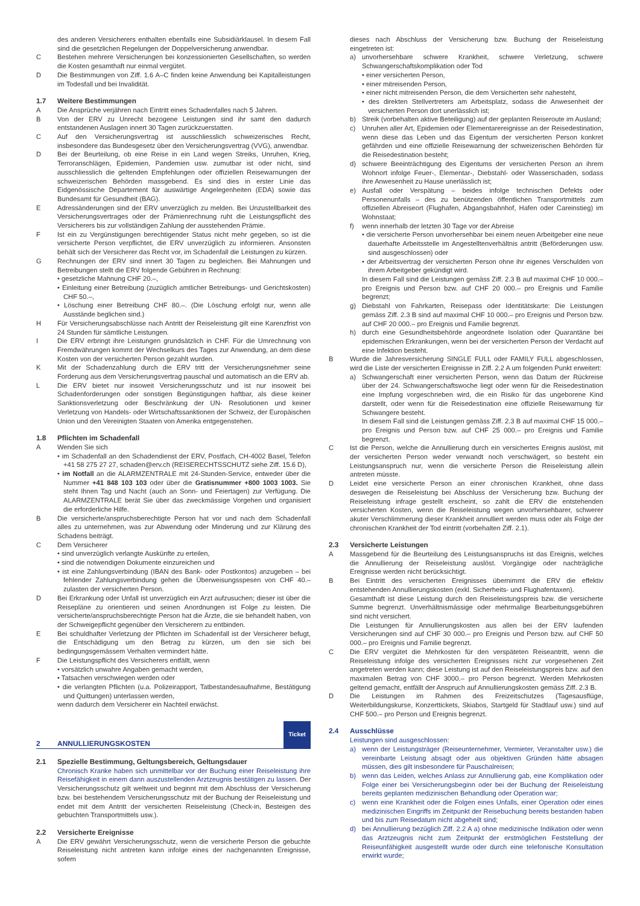des anderen Versicherers enthalten ebenfalls eine Subsidiärklausel. In diesem Fall sind die gesetzlichen Regelungen der Doppelversicherung anwendbar.
C Bestehen mehrere Versicherungen bei konzessionierten Gesellschaften, so werden die Kosten gesamthaft nur einmal vergütet.
D Die Bestimmungen von Ziff. 1.6 A–C finden keine Anwendung bei Kapitalleistungen im Todesfall und bei Invalidität.
1.7 Weitere Bestimmungen
A Die Ansprüche verjähren nach Eintritt eines Schadenfalles nach 5 Jahren.
B Von der ERV zu Unrecht bezogene Leistungen sind ihr samt den dadurch entstandenen Auslagen innert 30 Tagen zurückzuerstatten.
C Auf den Versicherungsvertrag ist ausschliesslich schweizerisches Recht, insbesondere das Bundesgesetz über den Versicherungsvertrag (VVG), anwendbar.
D Bei der Beurteilung, ob eine Reise in ein Land wegen Streiks, Unruhen, Krieg, Terroranschlägen, Epidemien, Pandemien usw. zumutbar ist oder nicht, sind ausschliesslich die geltenden Empfehlungen oder offiziellen Reisewarnungen der schweizerischen Behörden massgebend. Es sind dies in erster Linie das Eidgenössische Departement für auswärtige Angelegenheiten (EDA) sowie das Bundesamt für Gesundheit (BAG).
E Adressänderungen sind der ERV unverzüglich zu melden. Bei Unzustellbarkeit des Versicherungsvertrages oder der Prämienrechnung ruht die Leistungspflicht des Versicherers bis zur vollständigen Zahlung der ausstehenden Prämie.
F Ist ein zu Vergünstigungen berechtigender Status nicht mehr gegeben, so ist die versicherte Person verpflichtet, die ERV unverzüglich zu informieren. Ansonsten behält sich der Versicherer das Recht vor, im Schadenfall die Leistungen zu kürzen.
G Rechnungen der ERV sind innert 30 Tagen zu begleichen. Bei Mahnungen und Betreibungen stellt die ERV folgende Gebühren in Rechnung:
• gesetzliche Mahnung CHF 20.–,
• Einleitung einer Betreibung (zuzüglich amtlicher Betreibungs- und Gerichtskosten) CHF 50.–,
• Löschung einer Betreibung CHF 80.–. (Die Löschung erfolgt nur, wenn alle Ausstände beglichen sind.)
H Für Versicherungsabschlüsse nach Antritt der Reiseleistung gilt eine Karenzfrist von 24 Stunden für sämtliche Leistungen.
I Die ERV erbringt ihre Leistungen grundsätzlich in CHF. Für die Umrechnung von Fremdwährungen kommt der Wechselkurs des Tages zur Anwendung, an dem diese Kosten von der versicherten Person gezahlt wurden.
K Mit der Schadenzahlung durch die ERV tritt der Versicherungsnehmer seine Forderung aus dem Versicherungsvertrag pauschal und automatisch an die ERV ab.
L Die ERV bietet nur insoweit Versicherungsschutz und ist nur insoweit bei Schadenforderungen oder sonstigen Begünstigungen haftbar, als diese keiner Sanktionsverletzung oder Beschränkung der UN- Resolutionen und keiner Verletzung von Handels- oder Wirtschaftssanktionen der Schweiz, der Europäischen Union und den Vereinigten Staaten von Amerika entgegenstehen.
1.8 Pflichten im Schadenfall
A Wenden Sie sich
• im Schadenfall an den Schadendienst der ERV, Postfach, CH-4002 Basel, Telefon +41 58 275 27 27, schaden@erv.ch (REISERECHTSSCHUTZ siehe Ziff. 15.6 D),
• im Notfall an die ALARMZENTRALE mit 24-Stunden-Service, entweder über die Nummer +41 848 103 103 oder über die Gratisnummer +800 1003 1003. Sie steht Ihnen Tag und Nacht (auch an Sonn- und Feiertagen) zur Verfügung. Die ALARMZENTRALE berät Sie über das zweckmässige Vorgehen und organisiert die erforderliche Hilfe.
B Die versicherte/anspruchsberechtigte Person hat vor und nach dem Schadenfall alles zu unternehmen, was zur Abwendung oder Minderung und zur Klärung des Schadens beiträgt.
C Dem Versicherer
• sind unverzüglich verlangte Auskünfte zu erteilen,
• sind die notwendigen Dokumente einzureichen und
• ist eine Zahlungsverbindung (IBAN des Bank- oder Postkontos) anzugeben – bei fehlender Zahlungsverbindung gehen die Überweisungsspesen von CHF 40.– zulasten der versicherten Person.
D Bei Erkrankung oder Unfall ist unverzüglich ein Arzt aufzusuchen; dieser ist über die Reisepläne zu orientieren und seinen Anordnungen ist Folge zu leisten. Die versicherte/anspruchsberechtigte Person hat die Ärzte, die sie behandelt haben, von der Schweigepflicht gegenüber den Versicherern zu entbinden.
E Bei schuldhafter Verletzung der Pflichten im Schadenfall ist der Versicherer befugt, die Entschädigung um den Betrag zu kürzen, um den sie sich bei bedingungsgemässem Verhalten vermindert hätte.
F Die Leistungspflicht des Versicherers entfällt, wenn
• vorsätzlich unwahre Angaben gemacht werden,
• Tatsachen verschwiegen werden oder
• die verlangten Pflichten (u.a. Polizeirapport, Tatbestandesaufnahme, Bestätigung und Quittungen) unterlassen werden,
wenn dadurch dem Versicherer ein Nachteil erwächst.
2 ANNULLIERUNGSKOSTEN
Ticket
2.1 Spezielle Bestimmung, Geltungsbereich, Geltungsdauer
Chronisch Kranke haben sich unmittelbar vor der Buchung einer Reiseleistung ihre Reisefähigkeit in einem dann auszustellenden Arztzeugnis bestätigen zu lassen. Der Versicherungsschutz gilt weltweit und beginnt mit dem Abschluss der Versicherung bzw. bei bestehendem Versicherungsschutz mit der Buchung der Reiseleistung und endet mit dem Antritt der versicherten Reiseleistung (Check-in, Besteigen des gebuchten Transportmittels usw.).
2.2 Versicherte Ereignisse
A Die ERV gewährt Versicherungsschutz, wenn die versicherte Person die gebuchte Reiseleistung nicht antreten kann infolge eines der nachgenannten Ereignisse, sofern
dieses nach Abschluss der Versicherung bzw. Buchung der Reiseleistung eingetreten ist:
a) unvorhersehbare schwere Krankheit, schwere Verletzung, schwere Schwangerschaftskomplikation oder Tod
• einer versicherten Person,
• einer mitreisenden Person,
• einer nicht mitreisenden Person, die dem Versicherten sehr nahesteht,
• des direkten Stellvertreters am Arbeitsplatz, sodass die Anwesenheit der versicherten Person dort unerlässlich ist;
b) Streik (vorbehalten aktive Beteiligung) auf der geplanten Reiseroute im Ausland;
c) Unruhen aller Art, Epidemien oder Elementarereignisse an der Reisedestination, wenn diese das Leben und das Eigentum der versicherten Person konkret gefährden und eine offizielle Reisewarnung der schweizerischen Behörden für die Reisedestination besteht;
d) schwere Beeinträchtigung des Eigentums der versicherten Person an ihrem Wohnort infolge Feuer-, Elementar-, Diebstahl- oder Wasserschaden, sodass ihre Anwesenheit zu Hause unerlässlich ist;
e) Ausfall oder Verspätung – beides infolge technischen Defekts oder Personenunfalls – des zu benützenden öffentlichen Transportmittels zum offiziellen Abreiseort (Flughafen, Abgangsbahnhof, Hafen oder Careinstieg) im Wohnstaat;
f) wenn innerhalb der letzten 30 Tage vor der Abreise
• die versicherte Person unvorhersehbar bei einem neuen Arbeitgeber eine neue dauerhafte Arbeitsstelle im Angestelltenverhältnis antritt (Beförderungen usw. sind ausgeschlossen) oder
• der Arbeitsvertrag der versicherten Person ohne ihr eigenes Verschulden von ihrem Arbeitgeber gekündigt wird.
In diesem Fall sind die Leistungen gemäss Ziff. 2.3 B auf maximal CHF 10 000.– pro Ereignis und Person bzw. auf CHF 20 000.– pro Ereignis und Familie begrenzt;
g) Diebstahl von Fahrkarten, Reisepass oder Identitätskarte: Die Leistungen gemäss Ziff. 2.3 B sind auf maximal CHF 10 000.– pro Ereignis und Person bzw. auf CHF 20 000.– pro Ereignis und Familie begrenzt.
h) durch eine Gesundheitsbehörde angeordnete Isolation oder Quarantäne bei epidemischen Erkrankungen, wenn bei der versicherten Person der Verdacht auf eine Infektion besteht.
B Wurde die Jahresversicherung SINGLE FULL oder FAMILY FULL abgeschlossen, wird die Liste der versicherten Ereignisse in Ziff. 2.2 A um folgenden Punkt erweitert:
a) Schwangerschaft einer versicherten Person, wenn das Datum der Rückreise über der 24. Schwangerschaftswoche liegt oder wenn für die Reisedestination eine Impfung vorgeschrieben wird, die ein Risiko für das ungeborene Kind darstellt, oder wenn für die Reisedestination eine offizielle Reisewarnung für Schwangere besteht.
In diesem Fall sind die Leistungen gemäss Ziff. 2.3 B auf maximal CHF 15 000.– pro Ereignis und Person bzw. auf CHF 25 000.– pro Ereignis und Familie begrenzt.
C Ist die Person, welche die Annullierung durch ein versichertes Ereignis auslöst, mit der versicherten Person weder verwandt noch verschwägert, so besteht ein Leistungsanspruch nur, wenn die versicherte Person die Reiseleistung allein antreten müsste.
D Leidet eine versicherte Person an einer chronischen Krankheit, ohne dass deswegen die Reiseleistung bei Abschluss der Versicherung bzw. Buchung der Reiseleistung infrage gestellt erscheint, so zahlt die ERV die entstehenden versicherten Kosten, wenn die Reiseleistung wegen unvorhersehbarer, schwerer akuter Verschlimmerung dieser Krankheit annulliert werden muss oder als Folge der chronischen Krankheit der Tod eintritt (vorbehalten Ziff. 2.1).
2.3 Versicherte Leistungen
A Massgebend für die Beurteilung des Leistungsanspruchs ist das Ereignis, welches die Annullierung der Reiseleistung auslöst. Vorgängige oder nachträgliche Ereignisse werden nicht berücksichtigt.
B Bei Eintritt des versicherten Ereignisses übernimmt die ERV die effektiv entstehenden Annullierungskosten (exkl. Sicherheits- und Flughafentaxen).
Gesamthaft ist diese Leistung durch den Reiseleistungspreis bzw. die versicherte Summe begrenzt. Unverhältnismässige oder mehrmalige Bearbeitungsgebühren sind nicht versichert.
Die Leistungen für Annullierungskosten aus allen bei der ERV laufenden Versicherungen sind auf CHF 30 000.– pro Ereignis und Person bzw. auf CHF 50 000.– pro Ereignis und Familie begrenzt.
C Die ERV vergütet die Mehrkosten für den verspäteten Reiseantritt, wenn die Reiseleistung infolge des versicherten Ereignisses nicht zur vorgesehenen Zeit angetreten werden kann; diese Leistung ist auf den Reiseleistungspreis bzw. auf den maximalen Betrag von CHF 3000.– pro Person begrenzt. Werden Mehrkosten geltend gemacht, entfällt der Anspruch auf Annullierungskosten gemäss Ziff. 2.3 B.
D Die Leistungen im Rahmen des Freizeitschutzes (Tagesausflüge, Weiterbildungskurse, Konzerttickets, Skiabos, Startgeld für Stadtlauf usw.) sind auf CHF 500.– pro Person und Ereignis begrenzt.
2.4 Ausschlüsse
Leistungen sind ausgeschlossen:
a) wenn der Leistungsträger (Reiseunternehmer, Vermieter, Veranstalter usw.) die vereinbarte Leistung absagt oder aus objektiven Gründen hätte absagen müssen, dies gilt insbesondere für Pauschalreisen;
b) wenn das Leiden, welches Anlass zur Annullierung gab, eine Komplikation oder Folge einer bei Versicherungsbeginn oder bei der Buchung der Reiseleistung bereits geplanten medizinischen Behandlung oder Operation war;
c) wenn eine Krankheit oder die Folgen eines Unfalls, einer Operation oder eines medizinischen Eingriffs im Zeitpunkt der Reisebuchung bereits bestanden haben und bis zum Reisedatum nicht abgeheilt sind;
d) bei Annullierung bezüglich Ziff. 2.2 A a) ohne medizinische Indikation oder wenn das Arztzeugnis nicht zum Zeitpunkt der erstmöglichen Feststellung der Reiseunfähigkeit ausgestellt wurde oder durch eine telefonische Konsultation erwirkt wurde;